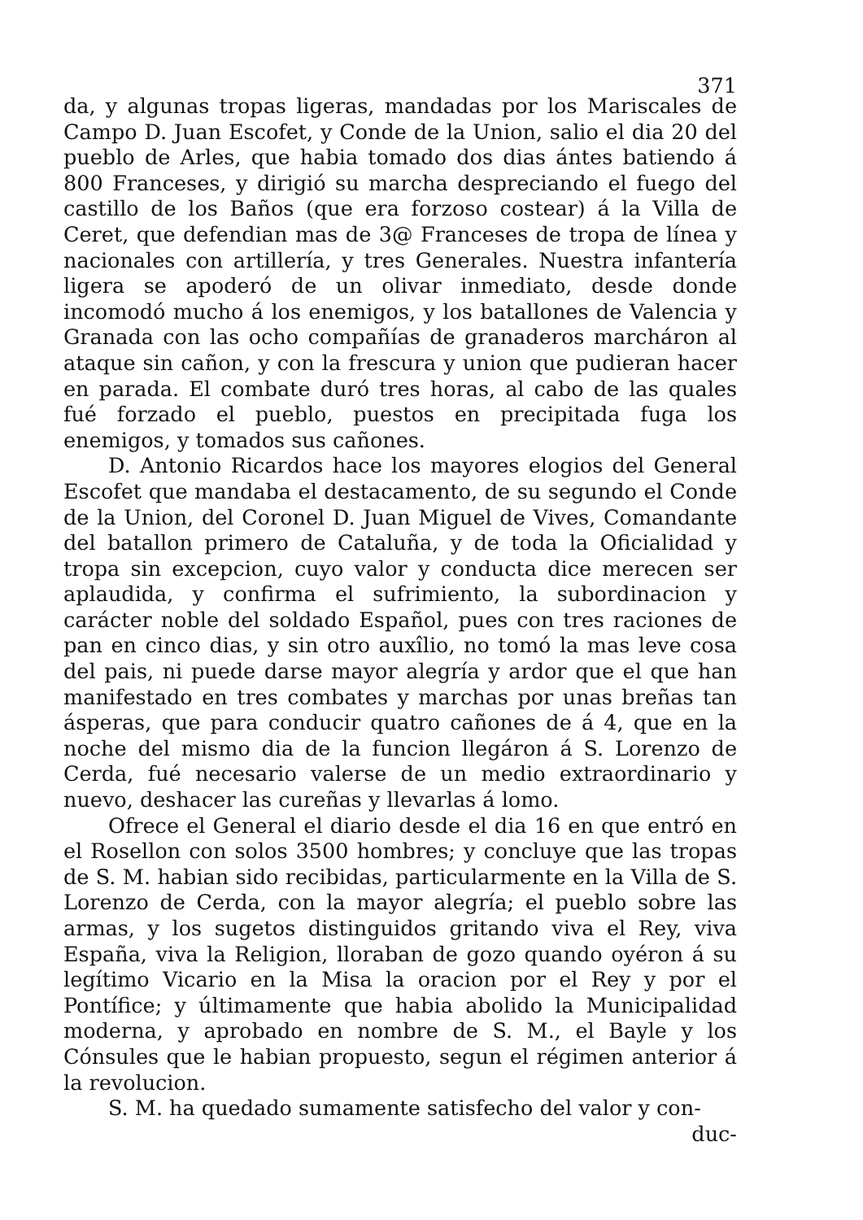371
da, y algunas tropas ligeras, mandadas por los Mariscales de Campo D. Juan Escofet, y Conde de la Union, salio el dia 20 del pueblo de Arles, que habia tomado dos dias ántes batiendo á 800 Franceses, y dirigió su marcha despreciando el fuego del castillo de los Baños (que era forzoso costear) á la Villa de Ceret, que defendian mas de 3@ Franceses de tropa de línea y nacionales con artillería, y tres Generales. Nuestra infantería ligera se apoderó de un olivar inmediato, desde donde incomodó mucho á los enemigos, y los batallones de Valencia y Granada con las ocho compañías de granaderos marcháron al ataque sin cañon, y con la frescura y union que pudieran hacer en parada. El combate duró tres horas, al cabo de las quales fué forzado el pueblo, puestos en precipitada fuga los enemigos, y tomados sus cañones.
D. Antonio Ricardos hace los mayores elogios del General Escofet que mandaba el destacamento, de su segundo el Conde de la Union, del Coronel D. Juan Miguel de Vives, Comandante del batallon primero de Cataluña, y de toda la Oficialidad y tropa sin excepcion, cuyo valor y conducta dice merecen ser aplaudida, y confirma el sufrimiento, la subordinacion y carácter noble del soldado Español, pues con tres raciones de pan en cinco dias, y sin otro auxîlio, no tomó la mas leve cosa del pais, ni puede darse mayor alegría y ardor que el que han manifestado en tres combates y marchas por unas breñas tan ásperas, que para conducir quatro cañones de á 4, que en la noche del mismo dia de la funcion llegáron á S. Lorenzo de Cerda, fué necesario valerse de un medio extraordinario y nuevo, deshacer las cureñas y llevarlas á lomo.
Ofrece el General el diario desde el dia 16 en que entró en el Rosellon con solos 3500 hombres; y concluye que las tropas de S. M. habian sido recibidas, particularmente en la Villa de S. Lorenzo de Cerda, con la mayor alegría; el pueblo sobre las armas, y los sugetos distinguidos gritando viva el Rey, viva España, viva la Religion, lloraban de gozo quando oyéron á su legítimo Vicario en la Misa la oracion por el Rey y por el Pontífice; y últimamente que habia abolido la Municipalidad moderna, y aprobado en nombre de S. M., el Bayle y los Cónsules que le habian propuesto, segun el régimen anterior á la revolucion.
S. M. ha quedado sumamente satisfecho del valor y con-
duc-